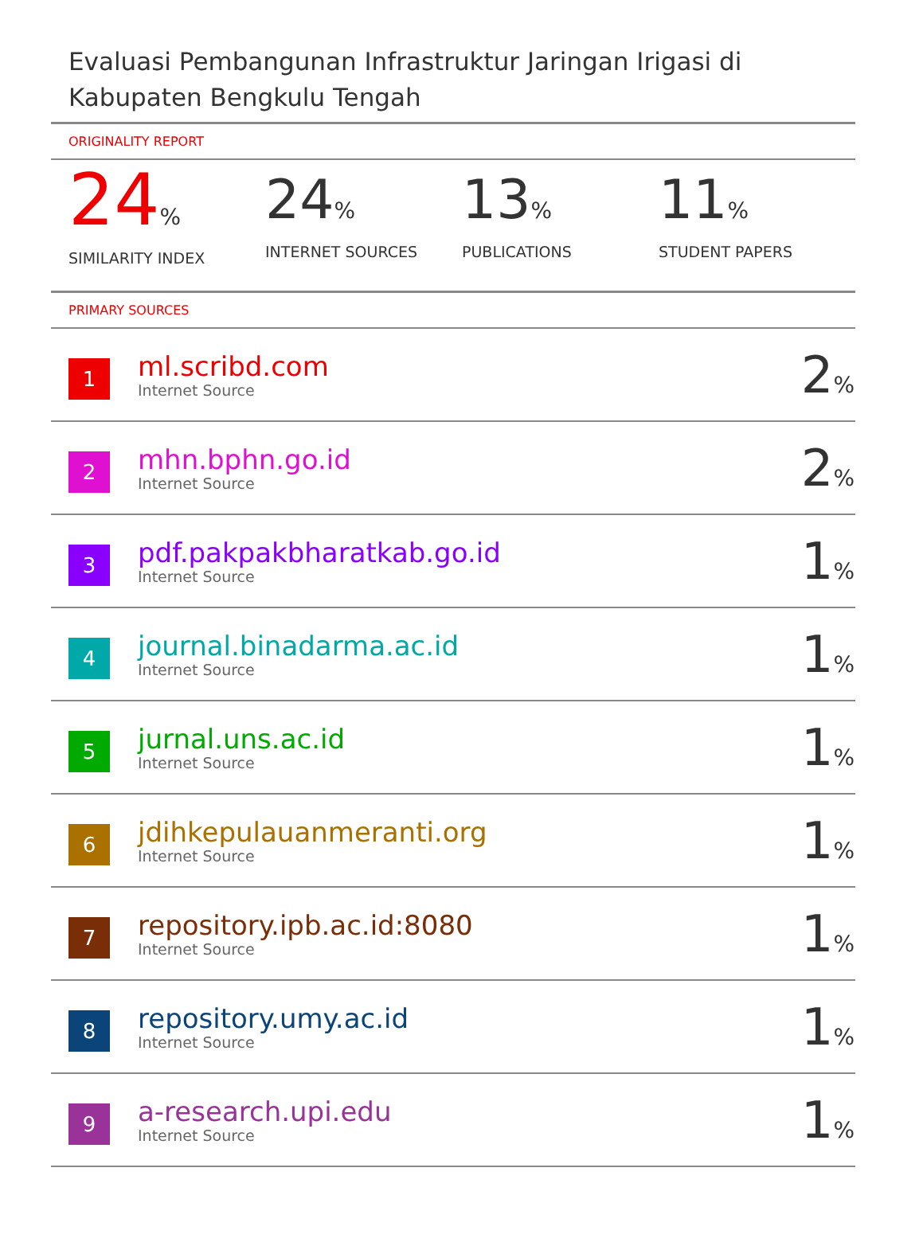Evaluasi Pembangunan Infrastruktur Jaringan Irigasi di Kabupaten Bengkulu Tengah
ORIGINALITY REPORT
24%
SIMILARITY INDEX
24%
INTERNET SOURCES
13%
PUBLICATIONS
11%
STUDENT PAPERS
PRIMARY SOURCES
| 1 | ml.scribd.com Internet Source | 2 % |
| 2 | mhn.bphn.go.id Internet Source | 2 % |
| 3 | pdf.pakpakbharatkab.go.id Internet Source | 1 % |
| 4 | journal.binadarma.ac.id Internet Source | 1 % |
| 5 | jurnal.uns.ac.id Internet Source | 1 % |
| 6 | jdihkepulauanmeranti.org Internet Source | 1 % |
| 7 | repository.ipb.ac.id:8080 Internet Source | 1 % |
| 8 | repository.umy.ac.id Internet Source | 1 % |
| 9 | a-research.upi.edu Internet Source | 1 % |